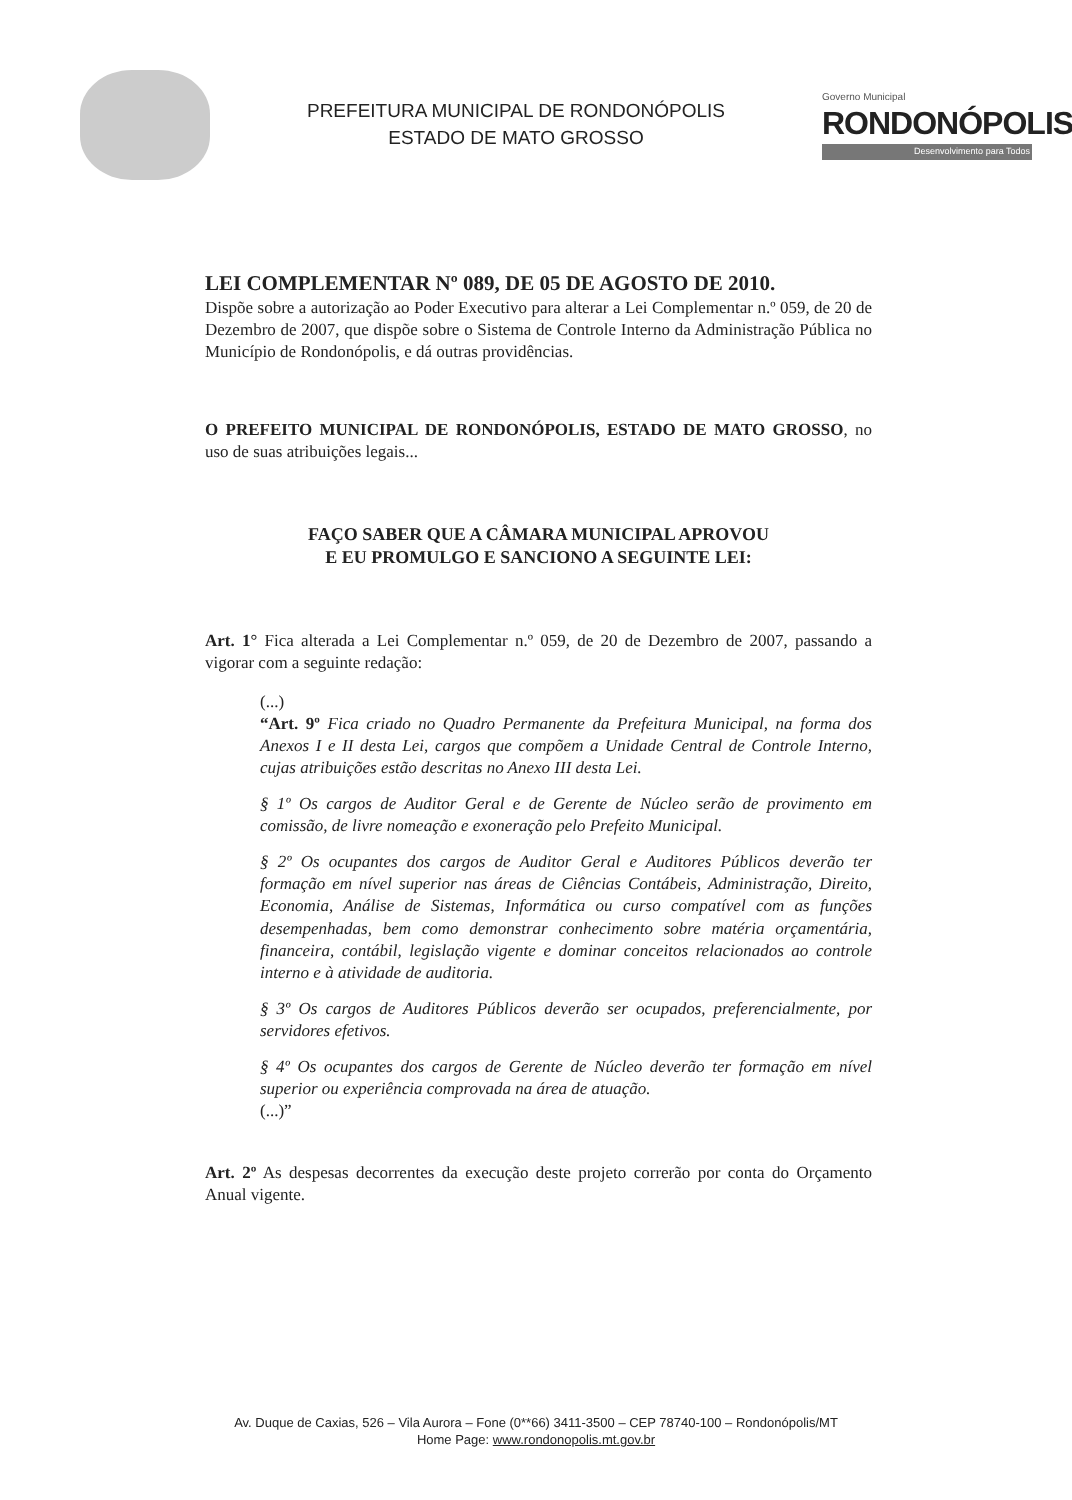PREFEITURA MUNICIPAL DE RONDONÓPOLIS
ESTADO DE MATO GROSSO
Governo Municipal
RONDONÓPOLIS
Desenvolvimento para Todos
LEI COMPLEMENTAR Nº 089, DE 05 DE AGOSTO DE 2010.
Dispõe sobre a autorização ao Poder Executivo para alterar a Lei Complementar n.º 059, de 20 de Dezembro de 2007, que dispõe sobre o Sistema de Controle Interno da Administração Pública no Município de Rondonópolis, e dá outras providências.
O PREFEITO MUNICIPAL DE RONDONÓPOLIS, ESTADO DE MATO GROSSO, no uso de suas atribuições legais...
FAÇO SABER QUE A CÂMARA MUNICIPAL APROVOU
E EU PROMULGO E SANCIONO A SEGUINTE LEI:
Art. 1° Fica alterada a Lei Complementar n.º 059, de 20 de Dezembro de 2007, passando a vigorar com a seguinte redação:
(...)
“Art. 9º Fica criado no Quadro Permanente da Prefeitura Municipal, na forma dos Anexos I e II desta Lei, cargos que compõem a Unidade Central de Controle Interno, cujas atribuições estão descritas no Anexo III desta Lei.
§ 1º Os cargos de Auditor Geral e de Gerente de Núcleo serão de provimento em comissão, de livre nomeação e exoneração pelo Prefeito Municipal.
§ 2º Os ocupantes dos cargos de Auditor Geral e Auditores Públicos deverão ter formação em nível superior nas áreas de Ciências Contábeis, Administração, Direito, Economia, Análise de Sistemas, Informática ou curso compatível com as funções desempenhadas, bem como demonstrar conhecimento sobre matéria orçamentária, financeira, contábil, legislação vigente e dominar conceitos relacionados ao controle interno e à atividade de auditoria.
§ 3º Os cargos de Auditores Públicos deverão ser ocupados, preferencialmente, por servidores efetivos.
§ 4º Os ocupantes dos cargos de Gerente de Núcleo deverão ter formação em nível superior ou experiência comprovada na área de atuação.
(...)”
Art. 2º As despesas decorrentes da execução deste projeto correrão por conta do Orçamento Anual vigente.
Av. Duque de Caxias, 526 – Vila Aurora – Fone (0**66) 3411-3500 – CEP 78740-100 – Rondonópolis/MT
Home Page: www.rondonopolis.mt.gov.br